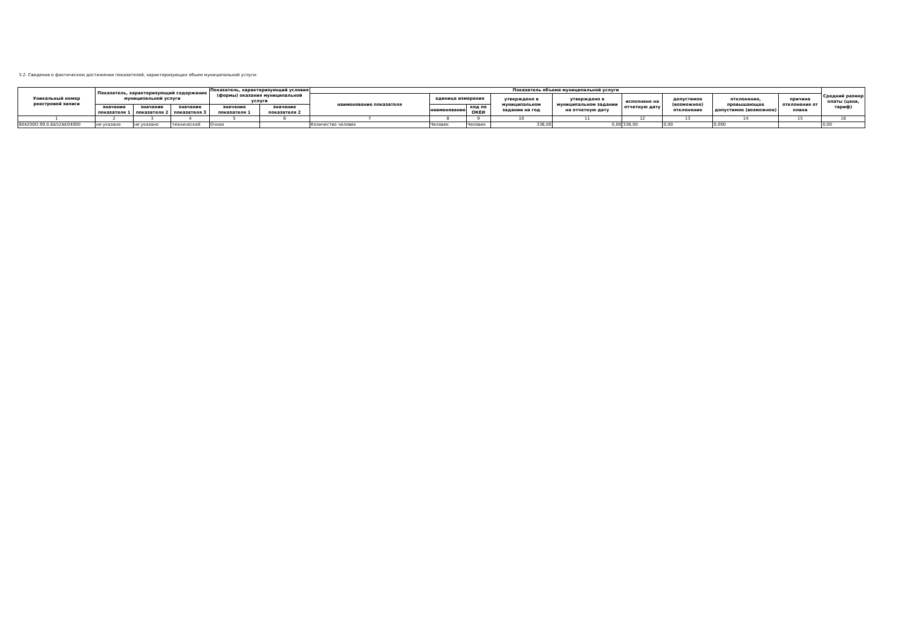3.2. Сведения о фактическом достижении показателей, характеризующих объем муниципальной услуги:
| Уникальный номер реестровой записи | Показатель, характеризующий содержание муниципальной услуги | | | Показатель, характеризующий условия (формы) оказания муниципальной услуги | | Показатель объема муниципальной услуги | | | | | | | | | Средний размер платы (цена, тариф) |
| --- | --- | --- | --- | --- | --- | --- | --- | --- | --- | --- | --- | --- | --- | --- | --- |
| | | | | | | наименование показателя | единица измерения | | утверждено в муниципальном задании на год | утверждено в муниципальном задании на отчетную дату | исполнено на отчетную дату | допустимое (возможное) отклонение | отклонение, превышающее допустимое (возможное) | причина отклонения от плана | |
| | значение показателя 1 | значение показателя 2 | значение показателя 3 | значение показателя 1 | значение показателя 2 | | наименование | код по ОКЕИ | | | | | | | |
| 1 | 2 | 3 | 4 | 5 | 6 | 7 | 8 | 9 | 10 | 11 | 12 | 13 | 14 | 15 | 16 |
| 804200О.99.0.ББ52АЕ04000 | не указано | не указано | технической | Очная | | Количество человек | Человек | Человек | 336,00 | 0,00 | 336,00 | 0,00 | 0,000 | | 0,00 |